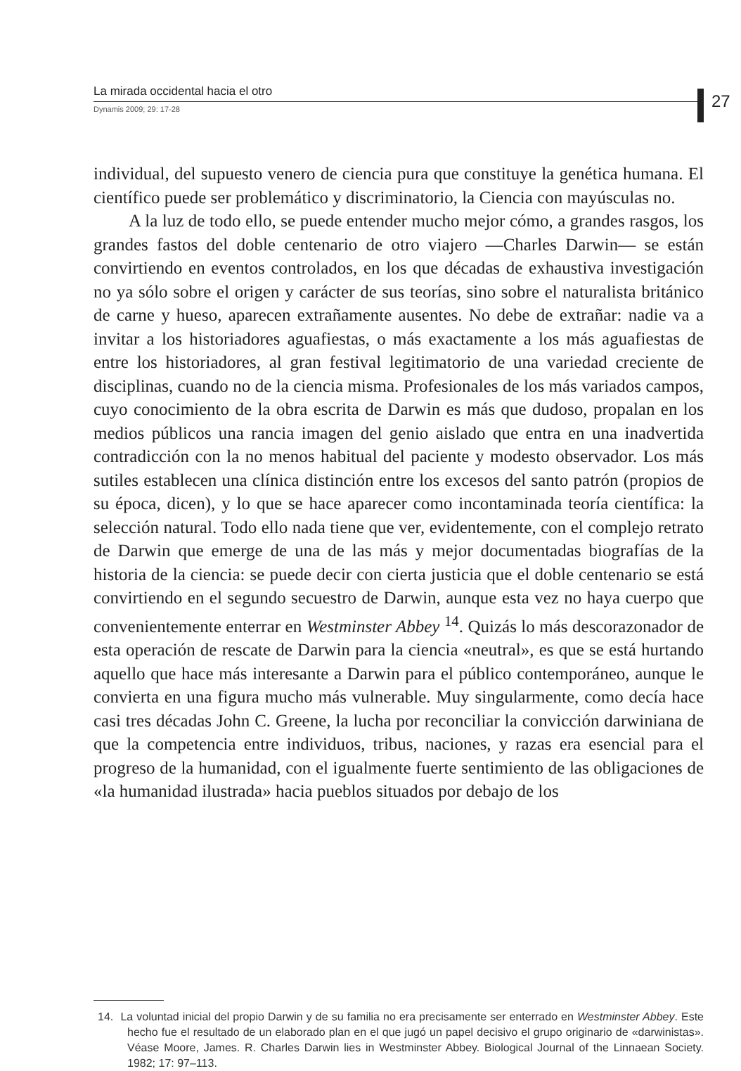La mirada occidental hacia el otro
Dynamis 2009; 29: 17-28
27
individual, del supuesto venero de ciencia pura que constituye la genética humana. El científico puede ser problemático y discriminatorio, la Ciencia con mayúsculas no.
A la luz de todo ello, se puede entender mucho mejor cómo, a grandes rasgos, los grandes fastos del doble centenario de otro viajero —Charles Darwin— se están convirtiendo en eventos controlados, en los que décadas de exhaustiva investigación no ya sólo sobre el origen y carácter de sus teorías, sino sobre el naturalista británico de carne y hueso, aparecen extrañamente ausentes. No debe de extrañar: nadie va a invitar a los historiadores aguafiestas, o más exactamente a los más aguafiestas de entre los historiadores, al gran festival legitimatorio de una variedad creciente de disciplinas, cuando no de la ciencia misma. Profesionales de los más variados campos, cuyo conocimiento de la obra escrita de Darwin es más que dudoso, propalan en los medios públicos una rancia imagen del genio aislado que entra en una inadvertida contradicción con la no menos habitual del paciente y modesto observador. Los más sutiles establecen una clínica distinción entre los excesos del santo patrón (propios de su época, dicen), y lo que se hace aparecer como incontaminada teoría científica: la selección natural. Todo ello nada tiene que ver, evidentemente, con el complejo retrato de Darwin que emerge de una de las más y mejor documentadas biografías de la historia de la ciencia: se puede decir con cierta justicia que el doble centenario se está convirtiendo en el segundo secuestro de Darwin, aunque esta vez no haya cuerpo que convenientemente enterrar en Westminster Abbey <sup>14</sup>. Quizás lo más descorazonador de esta operación de rescate de Darwin para la ciencia «neutral», es que se está hurtando aquello que hace más interesante a Darwin para el público contemporáneo, aunque le convierta en una figura mucho más vulnerable. Muy singularmente, como decía hace casi tres décadas John C. Greene, la lucha por reconciliar la convicción darwiniana de que la competencia entre individuos, tribus, naciones, y razas era esencial para el progreso de la humanidad, con el igualmente fuerte sentimiento de las obligaciones de «la humanidad ilustrada» hacia pueblos situados por debajo de los
14. La voluntad inicial del propio Darwin y de su familia no era precisamente ser enterrado en Westminster Abbey. Este hecho fue el resultado de un elaborado plan en el que jugó un papel decisivo el grupo originario de «darwinistas». Véase Moore, James. R. Charles Darwin lies in Westminster Abbey. Biological Journal of the Linnaean Society. 1982; 17: 97–113.